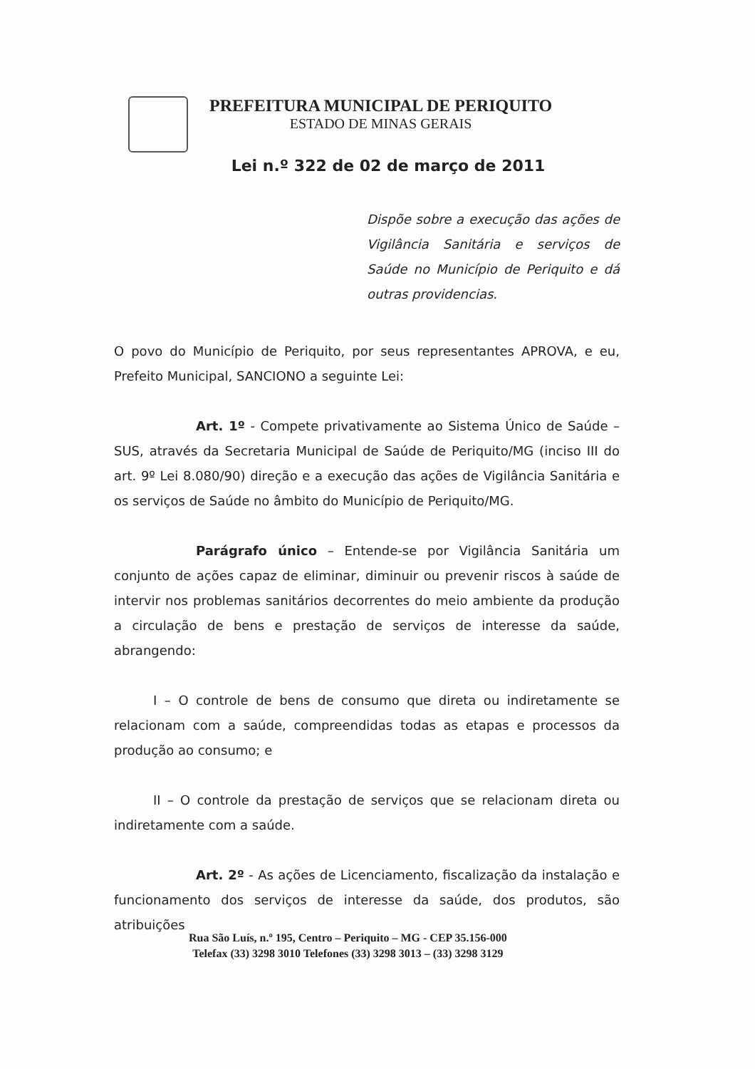PREFEITURA MUNICIPAL DE PERIQUITO
ESTADO DE MINAS GERAIS
Lei n.º 322 de 02 de março de 2011
Dispõe sobre a execução das ações de Vigilância Sanitária e serviços de Saúde no Município de Periquito e dá outras providencias.
O povo do Município de Periquito, por seus representantes APROVA, e eu, Prefeito Municipal, SANCIONO a seguinte Lei:
Art. 1º - Compete privativamente ao Sistema Único de Saúde – SUS, através da Secretaria Municipal de Saúde de Periquito/MG (inciso III do art. 9º Lei 8.080/90) direção e a execução das ações de Vigilância Sanitária e os serviços de Saúde no âmbito do Município de Periquito/MG.
Parágrafo único – Entende-se por Vigilância Sanitária um conjunto de ações capaz de eliminar, diminuir ou prevenir riscos à saúde de intervir nos problemas sanitários decorrentes do meio ambiente da produção a circulação de bens e prestação de serviços de interesse da saúde, abrangendo:
I – O controle de bens de consumo que direta ou indiretamente se relacionam com a saúde, compreendidas todas as etapas e processos da produção ao consumo; e
II – O controle da prestação de serviços que se relacionam direta ou indiretamente com a saúde.
Art. 2º - As ações de Licenciamento, fiscalização da instalação e funcionamento dos serviços de interesse da saúde, dos produtos, são atribuições
Rua São Luís, n.º 195, Centro – Periquito – MG - CEP 35.156-000
Telefax (33) 3298 3010 Telefones (33) 3298 3013 – (33) 3298 3129